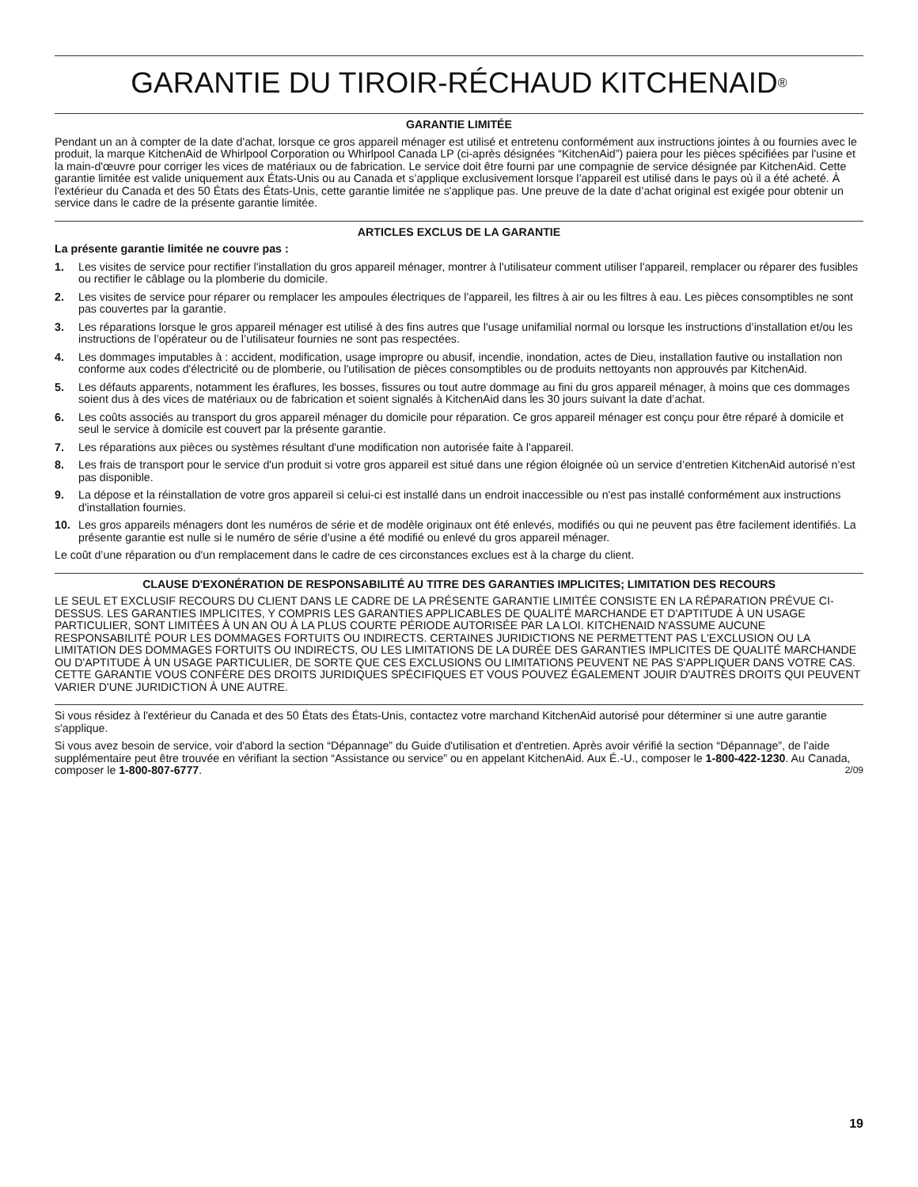GARANTIE DU TIROIR-RÉCHAUD KITCHENAID<sup>®</sup>
GARANTIE LIMITÉE
Pendant un an à compter de la date d'achat, lorsque ce gros appareil ménager est utilisé et entretenu conformément aux instructions jointes à ou fournies avec le produit, la marque KitchenAid de Whirlpool Corporation ou Whirlpool Canada LP (ci-après désignées “KitchenAid”) paiera pour les pièces spécifiées par l'usine et la main-d'œuvre pour corriger les vices de matériaux ou de fabrication. Le service doit être fourni par une compagnie de service désignée par KitchenAid. Cette garantie limitée est valide uniquement aux États-Unis ou au Canada et s’applique exclusivement lorsque l’appareil est utilisé dans le pays où il a été acheté. À l'extérieur du Canada et des 50 États des États-Unis, cette garantie limitée ne s'applique pas. Une preuve de la date d’achat original est exigée pour obtenir un service dans le cadre de la présente garantie limitée.
ARTICLES EXCLUS DE LA GARANTIE
La présente garantie limitée ne couvre pas :
1. Les visites de service pour rectifier l'installation du gros appareil ménager, montrer à l'utilisateur comment utiliser l'appareil, remplacer ou réparer des fusibles ou rectifier le câblage ou la plomberie du domicile.
2. Les visites de service pour réparer ou remplacer les ampoules électriques de l'appareil, les filtres à air ou les filtres à eau. Les pièces consomptibles ne sont pas couvertes par la garantie.
3. Les réparations lorsque le gros appareil ménager est utilisé à des fins autres que l'usage unifamilial normal ou lorsque les instructions d’installation et/ou les instructions de l’opérateur ou de l’utilisateur fournies ne sont pas respectées.
4. Les dommages imputables à : accident, modification, usage impropre ou abusif, incendie, inondation, actes de Dieu, installation fautive ou installation non conforme aux codes d'électricité ou de plomberie, ou l'utilisation de pièces consomptibles ou de produits nettoyants non approuvés par KitchenAid.
5. Les défauts apparents, notamment les éraflures, les bosses, fissures ou tout autre dommage au fini du gros appareil ménager, à moins que ces dommages soient dus à des vices de matériaux ou de fabrication et soient signalés à KitchenAid dans les 30 jours suivant la date d’achat.
6. Les coûts associés au transport du gros appareil ménager du domicile pour réparation. Ce gros appareil ménager est conçu pour être réparé à domicile et seul le service à domicile est couvert par la présente garantie.
7. Les réparations aux pièces ou systèmes résultant d'une modification non autorisée faite à l'appareil.
8. Les frais de transport pour le service d'un produit si votre gros appareil est situé dans une région éloignée où un service d’entretien KitchenAid autorisé n’est pas disponible.
9. La dépose et la réinstallation de votre gros appareil si celui-ci est installé dans un endroit inaccessible ou n'est pas installé conformément aux instructions d'installation fournies.
10. Les gros appareils ménagers dont les numéros de série et de modèle originaux ont été enlevés, modifiés ou qui ne peuvent pas être facilement identifiés. La présente garantie est nulle si le numéro de série d’usine a été modifié ou enlevé du gros appareil ménager.
Le coût d’une réparation ou d'un remplacement dans le cadre de ces circonstances exclues est à la charge du client.
CLAUSE D'EXONÉRATION DE RESPONSABILITÉ AU TITRE DES GARANTIES IMPLICITES; LIMITATION DES RECOURS
LE SEUL ET EXCLUSIF RECOURS DU CLIENT DANS LE CADRE DE LA PRÉSENTE GARANTIE LIMITÉE CONSISTE EN LA RÉPARATION PRÉVUE CI-DESSUS. LES GARANTIES IMPLICITES, Y COMPRIS LES GARANTIES APPLICABLES DE QUALITÉ MARCHANDE ET D'APTITUDE À UN USAGE PARTICULIER, SONT LIMITÉES À UN AN OU À LA PLUS COURTE PÉRIODE AUTORISÉE PAR LA LOI. KITCHENAID N'ASSUME AUCUNE RESPONSABILITÉ POUR LES DOMMAGES FORTUITS OU INDIRECTS. CERTAINES JURIDICTIONS NE PERMETTENT PAS L'EXCLUSION OU LA LIMITATION DES DOMMAGES FORTUITS OU INDIRECTS, OU LES LIMITATIONS DE LA DURÉE DES GARANTIES IMPLICITES DE QUALITÉ MARCHANDE OU D'APTITUDE À UN USAGE PARTICULIER, DE SORTE QUE CES EXCLUSIONS OU LIMITATIONS PEUVENT NE PAS S'APPLIQUER DANS VOTRE CAS. CETTE GARANTIE VOUS CONFÈRE DES DROITS JURIDIQUES SPÉCIFIQUES ET VOUS POUVEZ ÉGALEMENT JOUIR D'AUTRES DROITS QUI PEUVENT VARIER D'UNE JURIDICTION À UNE AUTRE.
Si vous résidez à l'extérieur du Canada et des 50 États des États-Unis, contactez votre marchand KitchenAid autorisé pour déterminer si une autre garantie s'applique.
Si vous avez besoin de service, voir d'abord la section “Dépannage” du Guide d'utilisation et d'entretien. Après avoir vérifié la section “Dépannage”, de l'aide supplémentaire peut être trouvée en vérifiant la section “Assistance ou service” ou en appelant KitchenAid. Aux É.-U., composer le 1-800-422-1230. Au Canada, composer le 1-800-807-6777. 2/09
19